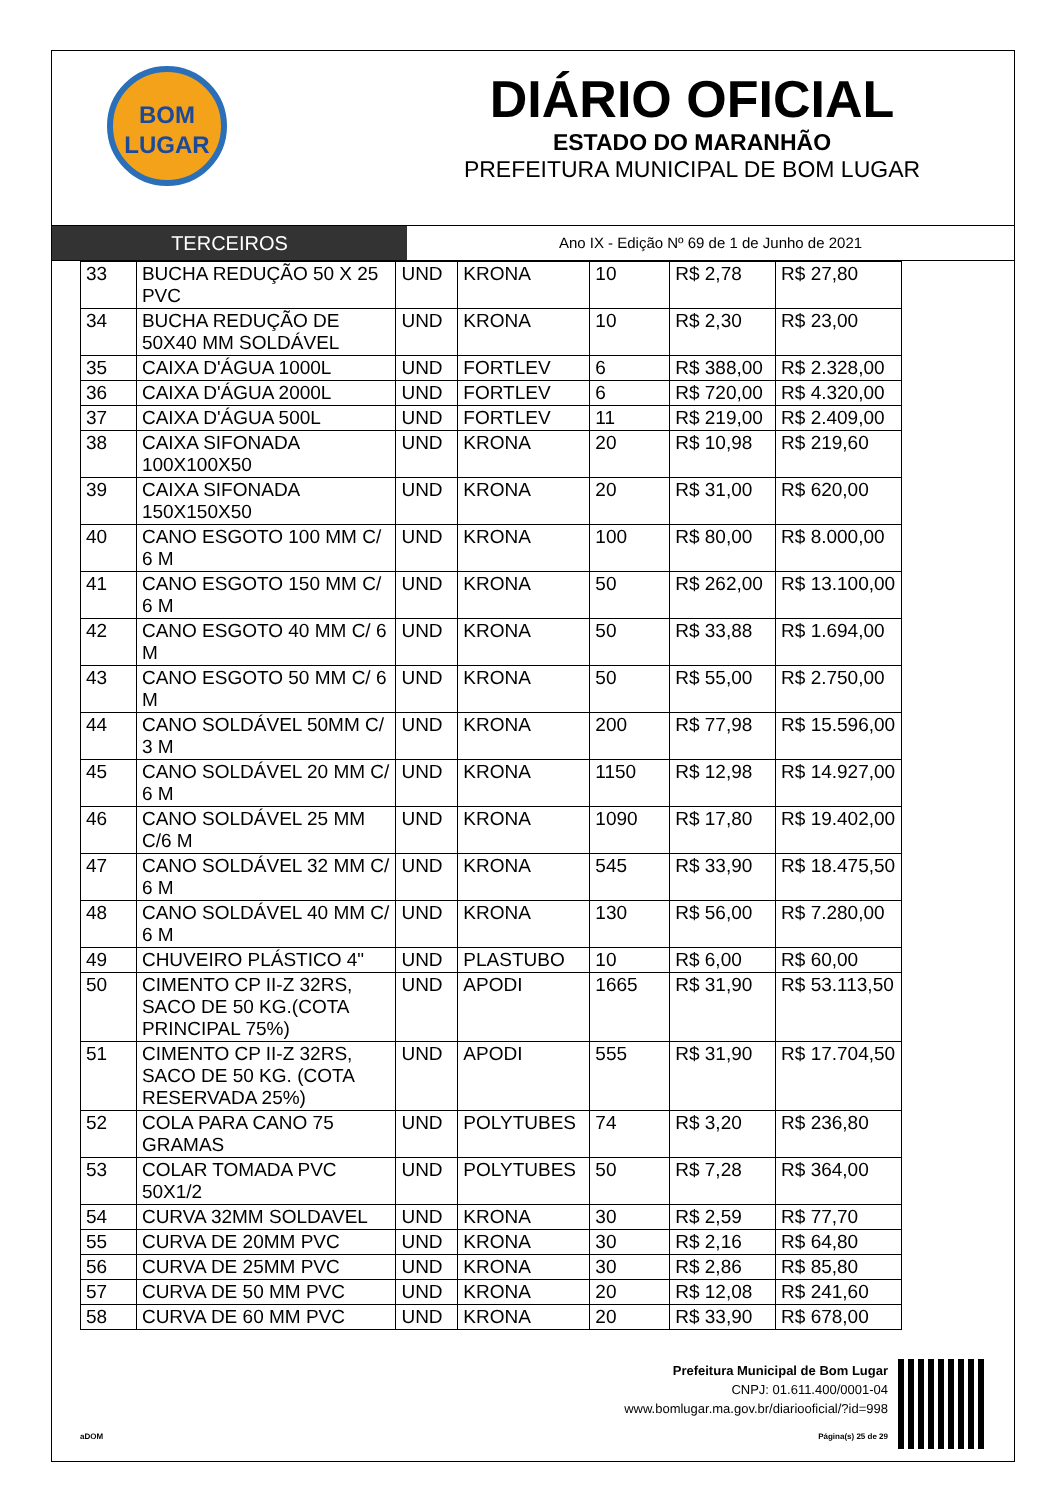BOM
LUGAR
DIÁRIO OFICIAL
ESTADO DO MARANHÃO
PREFEITURA MUNICIPAL DE BOM LUGAR
TERCEIROS
Ano IX - Edição Nº 69 de 1 de Junho de 2021
| 33 | BUCHA REDUÇÃO 50 X 25 PVC | UND | KRONA | 10 | R$ 2,78 | R$ 27,80 |
| 34 | BUCHA REDUÇÃO DE 50X40 MM SOLDÁVEL | UND | KRONA | 10 | R$ 2,30 | R$ 23,00 |
| 35 | CAIXA D'ÁGUA 1000L | UND | FORTLEV | 6 | R$ 388,00 | R$ 2.328,00 |
| 36 | CAIXA D'ÁGUA 2000L | UND | FORTLEV | 6 | R$ 720,00 | R$ 4.320,00 |
| 37 | CAIXA D'ÁGUA 500L | UND | FORTLEV | 11 | R$ 219,00 | R$ 2.409,00 |
| 38 | CAIXA SIFONADA 100X100X50 | UND | KRONA | 20 | R$ 10,98 | R$ 219,60 |
| 39 | CAIXA SIFONADA 150X150X50 | UND | KRONA | 20 | R$ 31,00 | R$ 620,00 |
| 40 | CANO ESGOTO 100 MM C/ 6 M | UND | KRONA | 100 | R$ 80,00 | R$ 8.000,00 |
| 41 | CANO ESGOTO 150 MM C/ 6 M | UND | KRONA | 50 | R$ 262,00 | R$ 13.100,00 |
| 42 | CANO ESGOTO 40 MM C/ 6 M | UND | KRONA | 50 | R$ 33,88 | R$ 1.694,00 |
| 43 | CANO ESGOTO 50 MM C/ 6 M | UND | KRONA | 50 | R$ 55,00 | R$ 2.750,00 |
| 44 | CANO SOLDÁVEL 50MM C/ 3 M | UND | KRONA | 200 | R$ 77,98 | R$ 15.596,00 |
| 45 | CANO SOLDÁVEL 20 MM C/ 6 M | UND | KRONA | 1150 | R$ 12,98 | R$ 14.927,00 |
| 46 | CANO SOLDÁVEL 25 MM C/6 M | UND | KRONA | 1090 | R$ 17,80 | R$ 19.402,00 |
| 47 | CANO SOLDÁVEL 32 MM C/ 6 M | UND | KRONA | 545 | R$ 33,90 | R$ 18.475,50 |
| 48 | CANO SOLDÁVEL 40 MM C/ 6 M | UND | KRONA | 130 | R$ 56,00 | R$ 7.280,00 |
| 49 | CHUVEIRO PLÁSTICO 4" | UND | PLASTUBO | 10 | R$ 6,00 | R$ 60,00 |
| 50 | CIMENTO CP II-Z 32RS, SACO DE 50 KG.(COTA PRINCIPAL 75%) | UND | APODI | 1665 | R$ 31,90 | R$ 53.113,50 |
| 51 | CIMENTO CP II-Z 32RS, SACO DE 50 KG. (COTA RESERVADA 25%) | UND | APODI | 555 | R$ 31,90 | R$ 17.704,50 |
| 52 | COLA PARA CANO 75 GRAMAS | UND | POLYTUBES | 74 | R$ 3,20 | R$ 236,80 |
| 53 | COLAR TOMADA PVC 50X1/2 | UND | POLYTUBES | 50 | R$ 7,28 | R$ 364,00 |
| 54 | CURVA 32MM SOLDAVEL | UND | KRONA | 30 | R$ 2,59 | R$ 77,70 |
| 55 | CURVA DE 20MM PVC | UND | KRONA | 30 | R$ 2,16 | R$ 64,80 |
| 56 | CURVA DE 25MM PVC | UND | KRONA | 30 | R$ 2,86 | R$ 85,80 |
| 57 | CURVA DE 50 MM PVC | UND | KRONA | 20 | R$ 12,08 | R$ 241,60 |
| 58 | CURVA DE 60 MM PVC | UND | KRONA | 20 | R$ 33,90 | R$ 678,00 |
Prefeitura Municipal de Bom Lugar
CNPJ: 01.611.400/0001-04
www.bomlugar.ma.gov.br/diariooficial/?id=998
aDOM Página(s) 25 de 29